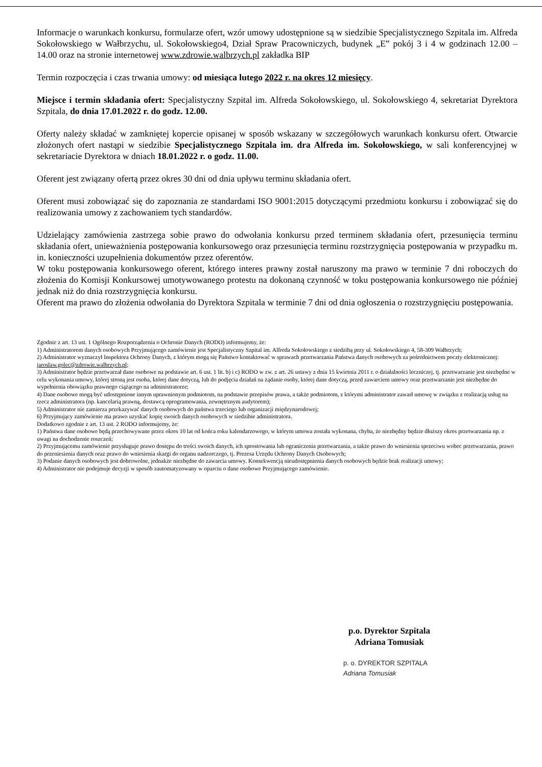Informacje o warunkach konkursu, formularze ofert, wzór umowy udostępnione są w siedzibie Specjalistycznego Szpitala im. Alfreda Sokołowskiego w Wałbrzychu, ul. Sokołowskiego4, Dział Spraw Pracowniczych, budynek „E” pokój 3 i 4 w godzinach 12.00 – 14.00 oraz na stronie internetowej www.zdrowie.walbrzych.pl zakładka BIP
Termin rozpoczęcia i czas trwania umowy: od miesiąca lutego 2022 r. na okres 12 miesięcy.
Miejsce i termin składania ofert: Specjalistyczny Szpital im. Alfreda Sokołowskiego, ul. Sokołowskiego 4, sekretariat Dyrektora Szpitala, do dnia 17.01.2022 r. do godz. 12.00.
Oferty należy składać w zamkniętej kopercie opisanej w sposób wskazany w szczegółowych warunkach konkursu ofert. Otwarcie złożonych ofert nastąpi w siedzibie Specjalistycznego Szpitala im. dra Alfreda im. Sokołowskiego, w sali konferencyjnej w sekretariacie Dyrektora w dniach 18.01.2022 r. o godz. 11.00.
Oferent jest związany ofertą przez okres 30 dni od dnia upływu terminu składania ofert.
Oferent musi zobowiązać się do zapoznania ze standardami ISO 9001:2015 dotyczącymi przedmiotu konkursu i zobowiązać się do realizowania umowy z zachowaniem tych standardów.
Udzielający zamówienia zastrzega sobie prawo do odwołania konkursu przed terminem składania ofert, przesunięcia terminu składania ofert, unieważnienia postępowania konkursowego oraz przesunięcia terminu rozstrzygnięcia postępowania w przypadku m. in. konieczności uzupełnienia dokumentów przez oferentów.
W toku postępowania konkursowego oferent, którego interes prawny został naruszony ma prawo w terminie 7 dni roboczych do złożenia do Komisji Konkursowej umotywowanego protestu na dokonaną czynność w toku postępowania konkursowego nie później jednak niż do dnia rozstrzygnięcia konkursu.
Oferent ma prawo do złożenia odwołania do Dyrektora Szpitala w terminie 7 dni od dnia ogłoszenia o rozstrzygnięciu postępowania.
Zgodnie z art. 13 ust. 1 Ogólnego Rozporządzenia o Ochronie Danych (RODO) informujemy, że:
1) Administratorem danych osobowych Przyjmującego zamówienie jest Specjalistyczny Szpital im. Alfreda Sokołowskiego z siedzibą przy ul. Sokołowskiego 4, 58-309 Wałbrzych;
2) Administrator wyznaczył Inspektora Ochrony Danych, z którym mogą się Państwo kontaktować w sprawach przetwarzania Państwa danych osobowych za pośrednictwem poczty elektronicznej: jaroslaw.golec@zdrowie.walbrzych.pl;
3) Administrator będzie przetwarzał dane osobowe na podstawie art. 6 ust. 1 lit. b) i c) RODO w zw. z art. 26 ustawy z dnia 15 kwietnia 2011 r. o działalności leczniczej, tj. przetwarzanie jest niezbędne w celu wykonania umowy, której stroną jest osoba, której dane dotyczą, lub do podjęcia działań na żądanie osoby, której dane dotyczą, przed zawarciem umowy oraz przetwarzanie jest niezbędne do wypełnienia obowiązku prawnego ciążącego na administratorze;
4) Dane osobowe mogą być udostępnione innym uprawnionym podmiotom, na podstawie przepisów prawa, a także podmiotom, z którymi administrator zawarł umowę w związku z realizacją usług na rzecz administratora (np. kancelarią prawną, dostawcą oprogramowania, zewnętrznym audytorem);
5) Administrator nie zamierza przekazywać danych osobowych do państwa trzeciego lub organizacji międzynarodowej;
6) Przyjmujący zamówienie ma prawo uzyskać kopię swoich danych osobowych w siedzibie administratora.
Dodatkowo zgodnie z art. 13 ust. 2 RODO informujemy, że:
1) Państwa dane osobowe będą przechowywane przez okres 10 lat od końca roku kalendarzowego, w którym umowa została wykonana, chyba, że niezbędny będzie dłuższy okres przetwarzania np. z uwagi na dochodzenie roszczeń;
2) Przyjmującemu zamówienie przysługuje prawo dostępu do treści swoich danych, ich sprostowania lub ograniczenia przetwarzania, a także prawo do wniesienia sprzeciwu wobec przetwarzania, prawo do przeniesienia danych oraz prawo do wniesienia skargi do organu nadzorczego, tj. Prezesa Urzędu Ochrony Danych Osobowych;
3) Podanie danych osobowych jest dobrowolne, jednakże niezbędne do zawarcia umowy. Konsekwencją nieudostępnienia danych osobowych będzie brak realizacji umowy;
4) Administrator nie podejmuje decyzji w sposób zautomatyzowany w oparciu o dane osobowe Przyjmującego zamówienie.
p.o. Dyrektor Szpitala
Adriana Tomusiak
p. o. DYREKTOR SZPITALA
Adriana Tomusiak